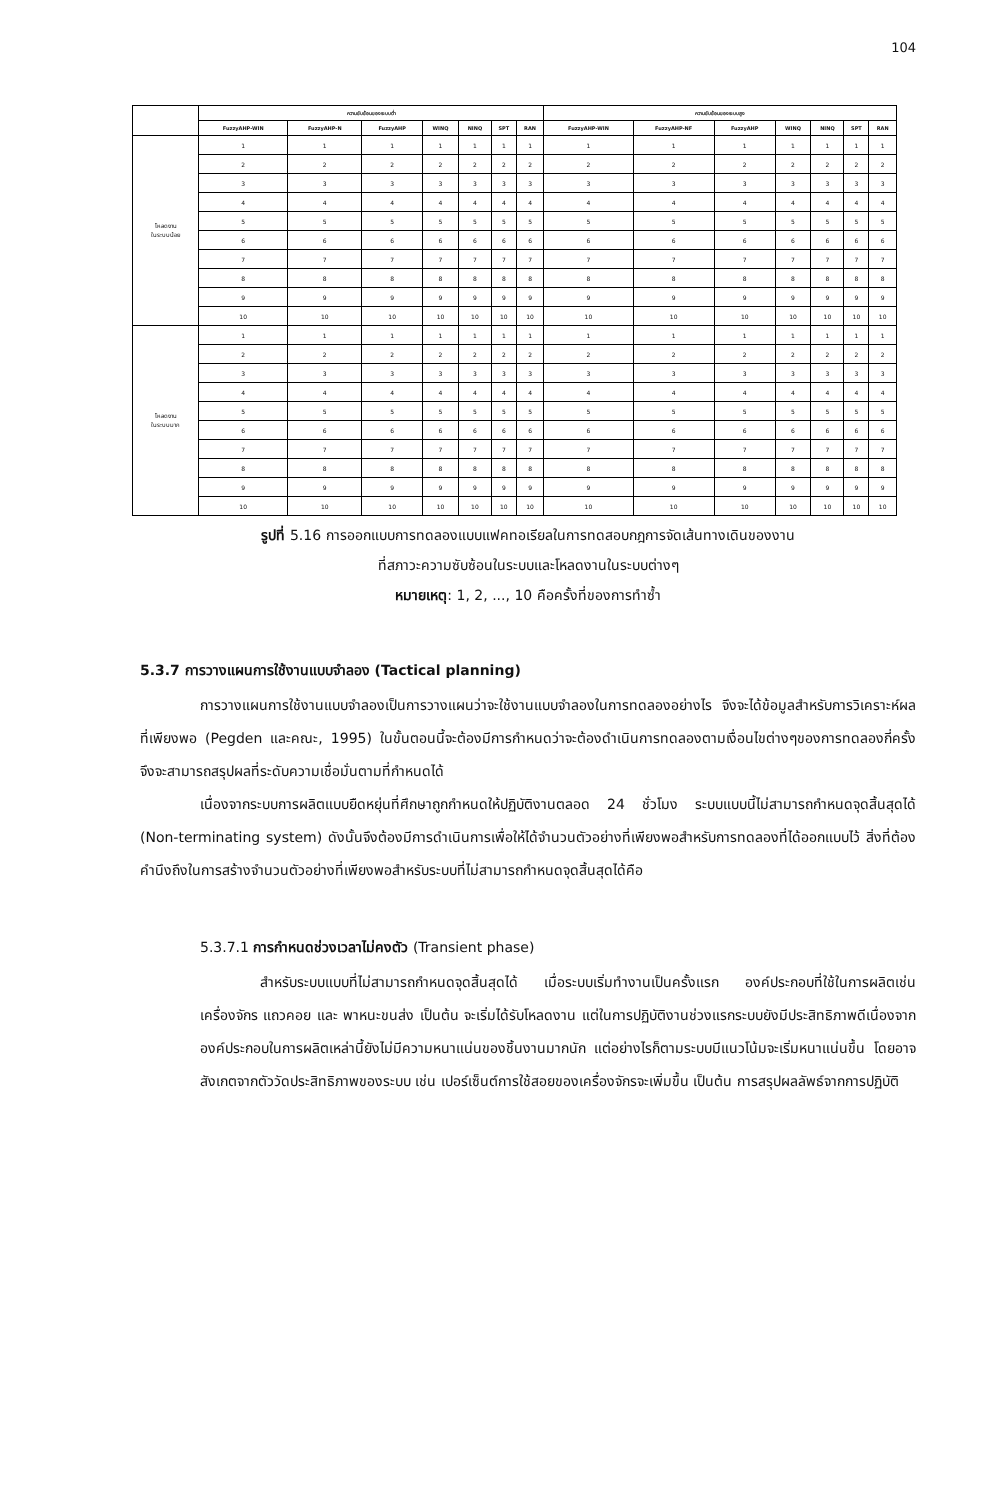104
| | ความซับซ้อนของระบบต่ำ | | | | | | | ความซับซ้อนของระบบสูง | | | | | | |
| --- | --- | --- | --- | --- | --- | --- | --- | --- | --- | --- | --- | --- | --- | --- |
| | FuzzyAHP-WIN | FuzzyAHP-N | FuzzyAHP | WINQ | NINQ | SPT | RAN | FuzzyAHP-WIN | FuzzyAHP-NF | FuzzyAHP | WINQ | NINQ | SPT | RAN |
| โหลดงาน ในระบบน้อย | 1 | 1 | 1 | 1 | 1 | 1 | 1 | 1 | 1 | 1 | 1 | 1 | 1 | 1 |
| | 2 | 2 | 2 | 2 | 2 | 2 | 2 | 2 | 2 | 2 | 2 | 2 | 2 | 2 |
| | 3 | 3 | 3 | 3 | 3 | 3 | 3 | 3 | 3 | 3 | 3 | 3 | 3 | 3 |
| | 4 | 4 | 4 | 4 | 4 | 4 | 4 | 4 | 4 | 4 | 4 | 4 | 4 | 4 |
| | 5 | 5 | 5 | 5 | 5 | 5 | 5 | 5 | 5 | 5 | 5 | 5 | 5 | 5 |
| | 6 | 6 | 6 | 6 | 6 | 6 | 6 | 6 | 6 | 6 | 6 | 6 | 6 | 6 |
| | 7 | 7 | 7 | 7 | 7 | 7 | 7 | 7 | 7 | 7 | 7 | 7 | 7 | 7 |
| | 8 | 8 | 8 | 8 | 8 | 8 | 8 | 8 | 8 | 8 | 8 | 8 | 8 | 8 |
| | 9 | 9 | 9 | 9 | 9 | 9 | 9 | 9 | 9 | 9 | 9 | 9 | 9 | 9 |
| | 10 | 10 | 10 | 10 | 10 | 10 | 10 | 10 | 10 | 10 | 10 | 10 | 10 | 10 |
| โหลดงาน ในระบบมาก | 1 | 1 | 1 | 1 | 1 | 1 | 1 | 1 | 1 | 1 | 1 | 1 | 1 | 1 |
| | 2 | 2 | 2 | 2 | 2 | 2 | 2 | 2 | 2 | 2 | 2 | 2 | 2 | 2 |
| | 3 | 3 | 3 | 3 | 3 | 3 | 3 | 3 | 3 | 3 | 3 | 3 | 3 | 3 |
| | 4 | 4 | 4 | 4 | 4 | 4 | 4 | 4 | 4 | 4 | 4 | 4 | 4 | 4 |
| | 5 | 5 | 5 | 5 | 5 | 5 | 5 | 5 | 5 | 5 | 5 | 5 | 5 | 5 |
| | 6 | 6 | 6 | 6 | 6 | 6 | 6 | 6 | 6 | 6 | 6 | 6 | 6 | 6 |
| | 7 | 7 | 7 | 7 | 7 | 7 | 7 | 7 | 7 | 7 | 7 | 7 | 7 | 7 |
| | 8 | 8 | 8 | 8 | 8 | 8 | 8 | 8 | 8 | 8 | 8 | 8 | 8 | 8 |
| | 9 | 9 | 9 | 9 | 9 | 9 | 9 | 9 | 9 | 9 | 9 | 9 | 9 | 9 |
| | 10 | 10 | 10 | 10 | 10 | 10 | 10 | 10 | 10 | 10 | 10 | 10 | 10 | 10 |
รูปที่ 5.16 การออกแบบการทดลองแบบแฟคทอเรียลในการทดสอบกฎการจัดเส้นทางเดินของงาน
ที่สภาวะความซับซ้อนในระบบและโหลดงานในระบบต่างๆ
หมายเหตุ: 1, 2, ..., 10 คือครั้งที่ของการทำซ้ำ
5.3.7 การวางแผนการใช้งานแบบจำลอง (Tactical planning)
การวางแผนการใช้งานแบบจำลองเป็นการวางแผนว่าจะใช้งานแบบจำลองในการทดลองอย่างไร จึงจะได้ข้อมูลสำหรับการวิเคราะห์ผลที่เพียงพอ (Pegden และคณะ, 1995) ในขั้นตอนนี้จะต้องมีการกำหนดว่าจะต้องดำเนินการทดลองตามเงื่อนไขต่างๆของการทดลองกี่ครั้งจึงจะสามารถสรุปผลที่ระดับความเชื่อมั่นตามที่กำหนดได้
เนื่องจากระบบการผลิตแบบยืดหยุ่นที่ศึกษาถูกกำหนดให้ปฏิบัติงานตลอด 24 ชั่วโมง ระบบแบบนี้ไม่สามารถกำหนดจุดสิ้นสุดได้ (Non-terminating system) ดังนั้นจึงต้องมีการดำเนินการเพื่อให้ได้จำนวนตัวอย่างที่เพียงพอสำหรับการทดลองที่ได้ออกแบบไว้ สิ่งที่ต้องคำนึงถึงในการสร้างจำนวนตัวอย่างที่เพียงพอสำหรับระบบที่ไม่สามารถกำหนดจุดสิ้นสุดได้คือ
5.3.7.1 การกำหนดช่วงเวลาไม่คงตัว (Transient phase)
สำหรับระบบแบบที่ไม่สามารถกำหนดจุดสิ้นสุดได้ เมื่อระบบเริ่มทำงานเป็นครั้งแรก องค์ประกอบที่ใช้ในการผลิตเช่น เครื่องจักร แถวคอย และ พาหนะขนส่ง เป็นต้น จะเริ่มได้รับโหลดงาน แต่ในการปฏิบัติงานช่วงแรกระบบยังมีประสิทธิภาพดีเนื่องจากองค์ประกอบในการผลิตเหล่านี้ยังไม่มีความหนาแน่นของชิ้นงานมากนัก แต่อย่างไรก็ตามระบบมีแนวโน้มจะเริ่มหนาแน่นขึ้น โดยอาจสังเกตจากตัววัดประสิทธิภาพของระบบ เช่น เปอร์เซ็นต์การใช้สอยของเครื่องจักรจะเพิ่มขึ้น เป็นต้น การสรุปผลลัพธ์จากการปฏิบัติ